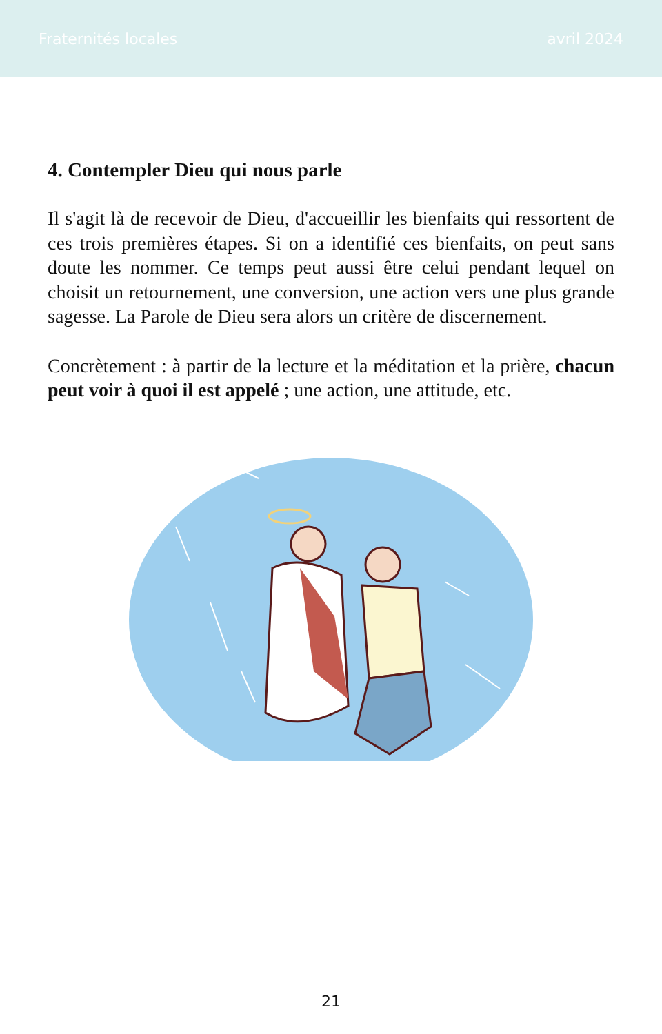Fraternités locales avril 2024
4. Contempler Dieu qui nous parle
Il s'agit là de recevoir de Dieu, d'accueillir les bienfaits qui ressortent de ces trois premières étapes. Si on a identifié ces bienfaits, on peut sans doute les nommer. Ce temps peut aussi être celui pendant lequel on choisit un retournement, une conversion, une action vers une plus grande sagesse. La Parole de Dieu sera alors un critère de discernement.
Concrètement : à partir de la lecture et la méditation et la prière, chacun peut voir à quoi il est appelé ; une action, une attitude, etc.
21